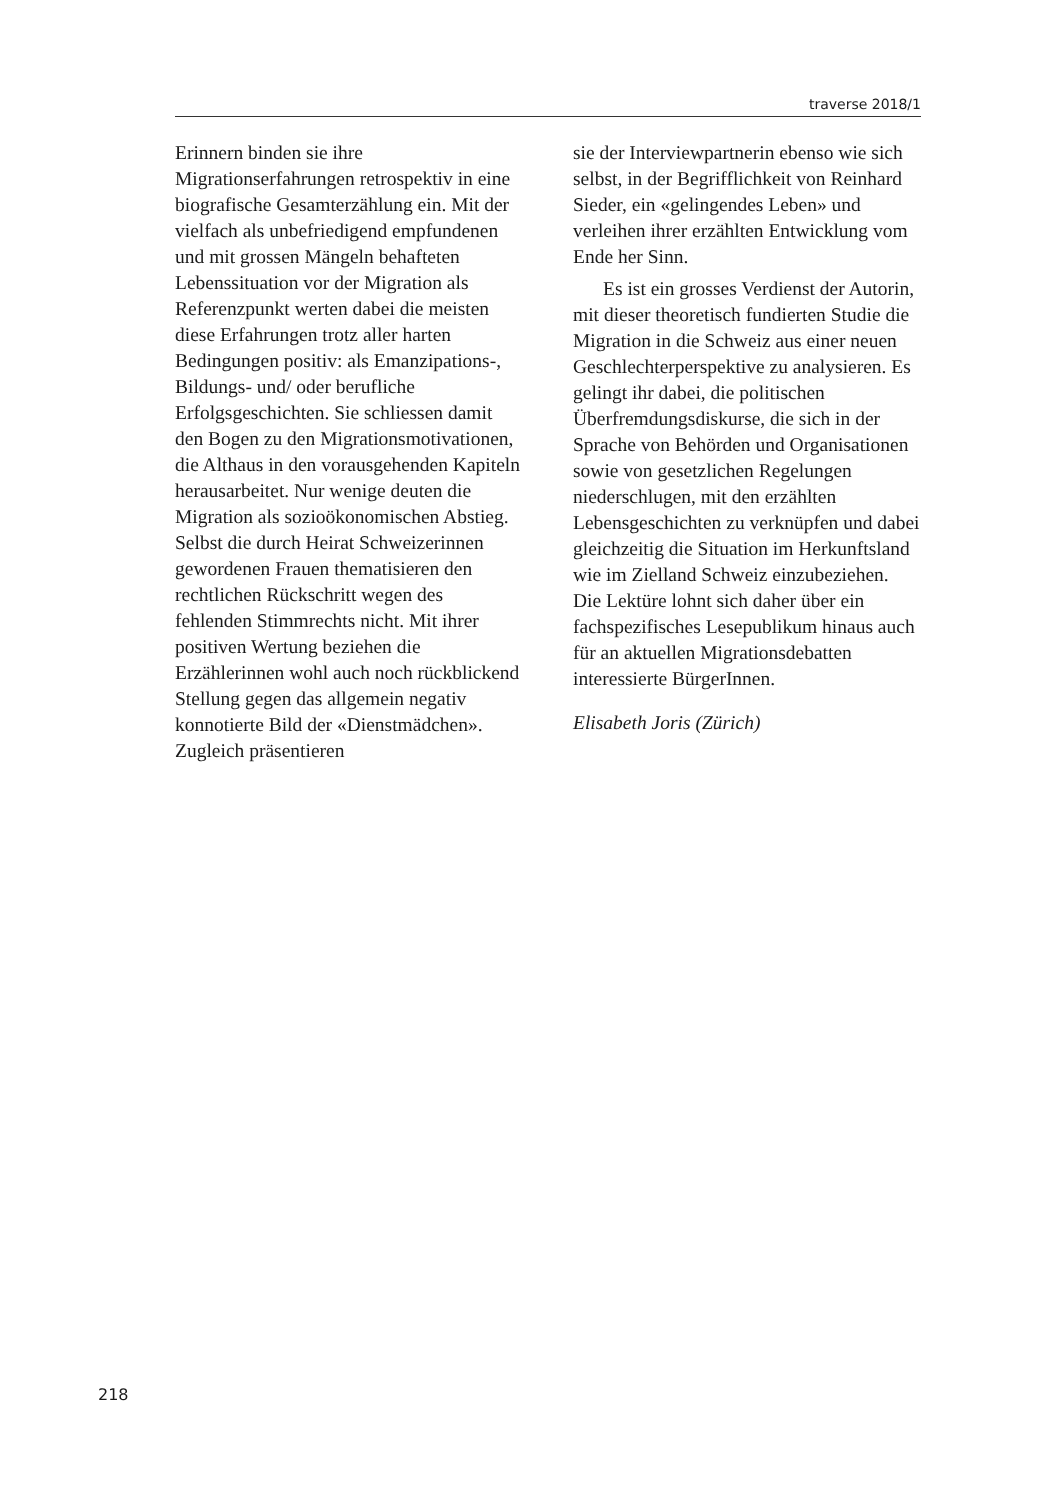traverse 2018/1
Erinnern binden sie ihre Migrationserfahrungen retrospektiv in eine biografische Gesamterzählung ein. Mit der vielfach als unbefriedigend empfundenen und mit grossen Mängeln behafteten Lebenssituation vor der Migration als Referenzpunkt werten dabei die meisten diese Erfahrungen trotz aller harten Bedingungen positiv: als Emanzipations-, Bildungs- und/ oder berufliche Erfolgsgeschichten. Sie schliessen damit den Bogen zu den Migrationsmotivationen, die Althaus in den vorausgehenden Kapiteln herausarbeitet. Nur wenige deuten die Migration als sozioökonomischen Abstieg. Selbst die durch Heirat Schweizerinnen gewordenen Frauen thematisieren den rechtlichen Rückschritt wegen des fehlenden Stimmrechts nicht. Mit ihrer positiven Wertung beziehen die Erzählerinnen wohl auch noch rückblickend Stellung gegen das allgemein negativ konnotierte Bild der «Dienstmädchen». Zugleich präsentieren
sie der Interviewpartnerin ebenso wie sich selbst, in der Begrifflichkeit von Reinhard Sieder, ein «gelingendes Leben» und verleihen ihrer erzählten Entwicklung vom Ende her Sinn.
Es ist ein grosses Verdienst der Autorin, mit dieser theoretisch fundierten Studie die Migration in die Schweiz aus einer neuen Geschlechterperspektive zu analysieren. Es gelingt ihr dabei, die politischen Überfremdungsdiskurse, die sich in der Sprache von Behörden und Organisationen sowie von gesetzlichen Regelungen niederschlugen, mit den erzählten Lebensgeschichten zu verknüpfen und dabei gleichzeitig die Situation im Herkunftsland wie im Zielland Schweiz einzubeziehen. Die Lektüre lohnt sich daher über ein fachspezifisches Lesepublikum hinaus auch für an aktuellen Migrationsdebatten interessierte BürgerInnen.
Elisabeth Joris (Zürich)
218